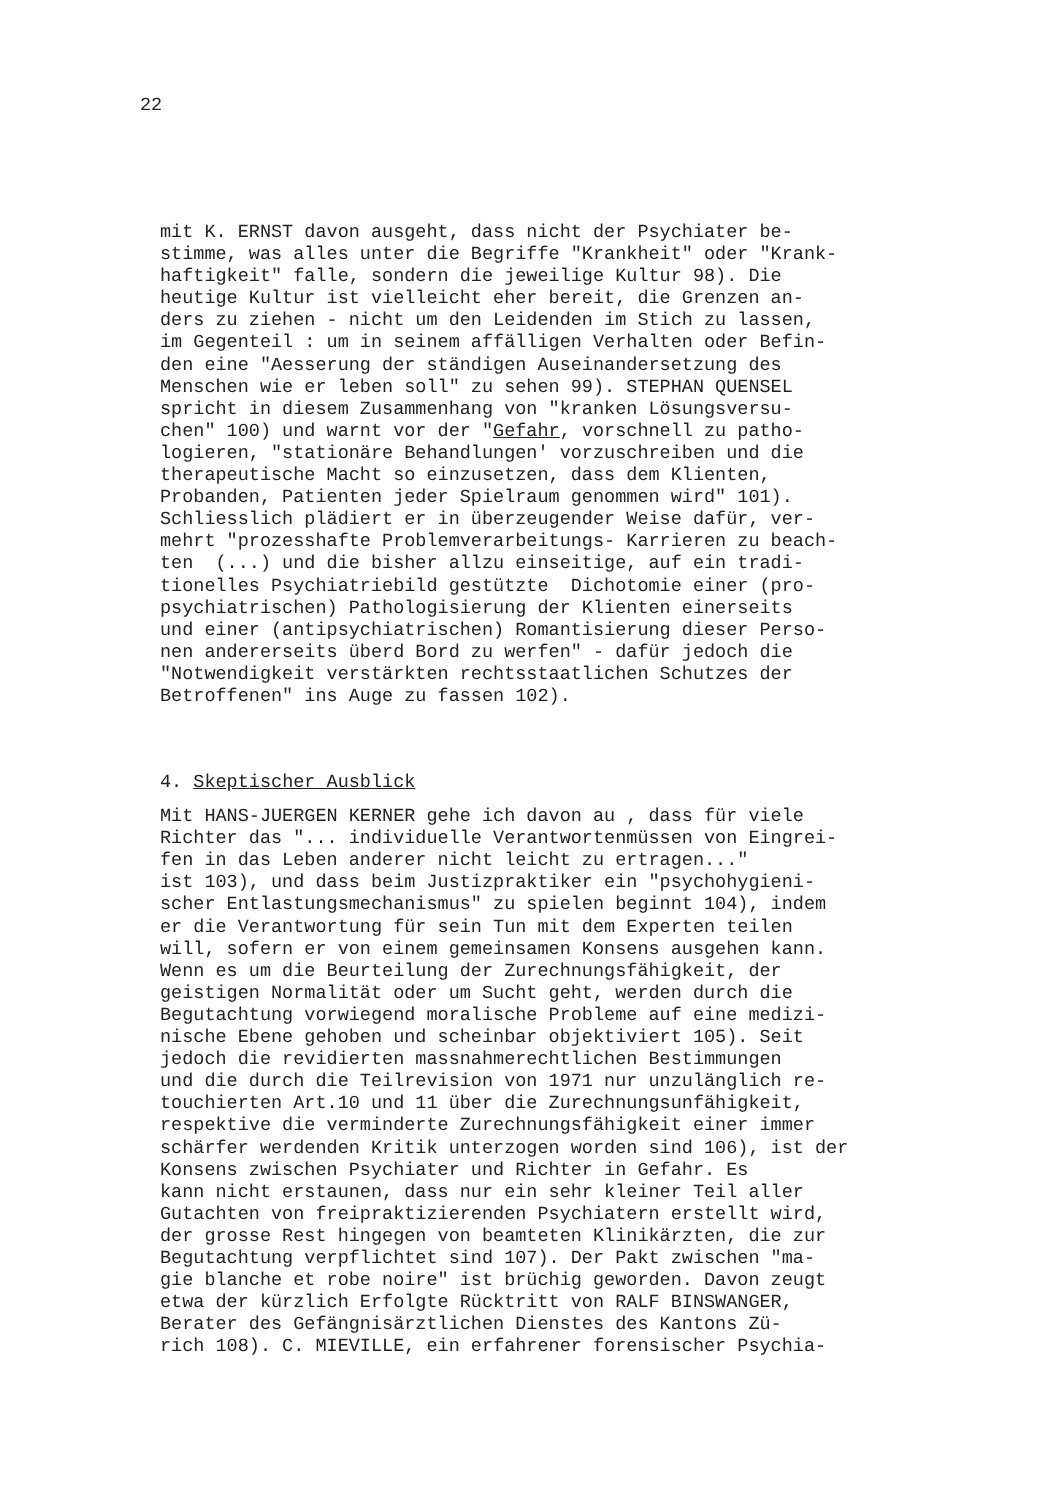22
mit K. ERNST davon ausgeht, dass nicht der Psychiater be- stimme, was alles unter die Begriffe "Krankheit" oder "Krank- haftigkeit" falle, sondern die jeweilige Kultur 98). Die heutige Kultur ist vielleicht eher bereit, die Grenzen an- ders zu ziehen - nicht um den Leidenden im Stich zu lassen, im Gegenteil : um in seinem affälligen Verhalten oder Befin- den eine "Aesserung der ständigen Auseinandersetzung des Menschen wie er leben soll" zu sehen 99). STEPHAN QUENSEL spricht in diesem Zusammenhang von "kranken Lösungsversu- chen" 100) und warnt vor der "Gefahr, vorschnell zu patho- logieren, "stationäre Behandlungen' vorzuschreiben und die therapeutische Macht so einzusetzen, dass dem Klienten, Probanden, Patienten jeder Spielraum genommen wird" 101). Schliesslich plädiert er in überzeugender Weise dafür, ver- mehrt "prozesshafte Problemverarbeitungs- Karrieren zu beach- ten (...) und die bisher allzu einseitige, auf ein tradi- tionelles Psychiatriebild gestützte Dichotomie einer (pro- psychiatrischen) Pathologisierung der Klienten einerseits und einer (antipsychiatrischen) Romantisierung dieser Perso- nen andererseits überd Bord zu werfen" - dafür jedoch die "Notwendigkeit verstärkten rechtsstaatlichen Schutzes der Betroffenen" ins Auge zu fassen 102).
4. Skeptischer Ausblick
Mit HANS-JUERGEN KERNER gehe ich davon au , dass für viele Richter das "... individuelle Verantwortenmüssen von Eingrei- fen in das Leben anderer nicht leicht zu ertragen..." ist 103), und dass beim Justizpraktiker ein "psychohygieni- scher Entlastungsmechanismus" zu spielen beginnt 104), indem er die Verantwortung für sein Tun mit dem Experten teilen will, sofern er von einem gemeinsamen Konsens ausgehen kann. Wenn es um die Beurteilung der Zurechnungsfähigkeit, der geistigen Normalität oder um Sucht geht, werden durch die Begutachtung vorwiegend moralische Probleme auf eine medizi- nische Ebene gehoben und scheinbar objektiviert 105). Seit jedoch die revidierten massnahmerechtlichen Bestimmungen und die durch die Teilrevision von 1971 nur unzulänglich re- touchierten Art.10 und 11 über die Zurechnungsunfähigkeit, respektive die verminderte Zurechnungsfähigkeit einer immer schärfer werdenden Kritik unterzogen worden sind 106), ist der Konsens zwischen Psychiater und Richter in Gefahr. Es kann nicht erstaunen, dass nur ein sehr kleiner Teil aller Gutachten von freipraktizierenden Psychiatern erstellt wird, der grosse Rest hingegen von beamteten Klinikärzten, die zur Begutachtung verpflichtet sind 107). Der Pakt zwischen "ma- gie blanche et robe noire" ist brüchig geworden. Davon zeugt etwa der kürzlich Erfolgte Rücktritt von RALF BINSWANGER, Berater des Gefängnisärztlichen Dienstes des Kantons Zü- rich 108). C. MIEVILLE, ein erfahrener forensischer Psychia-